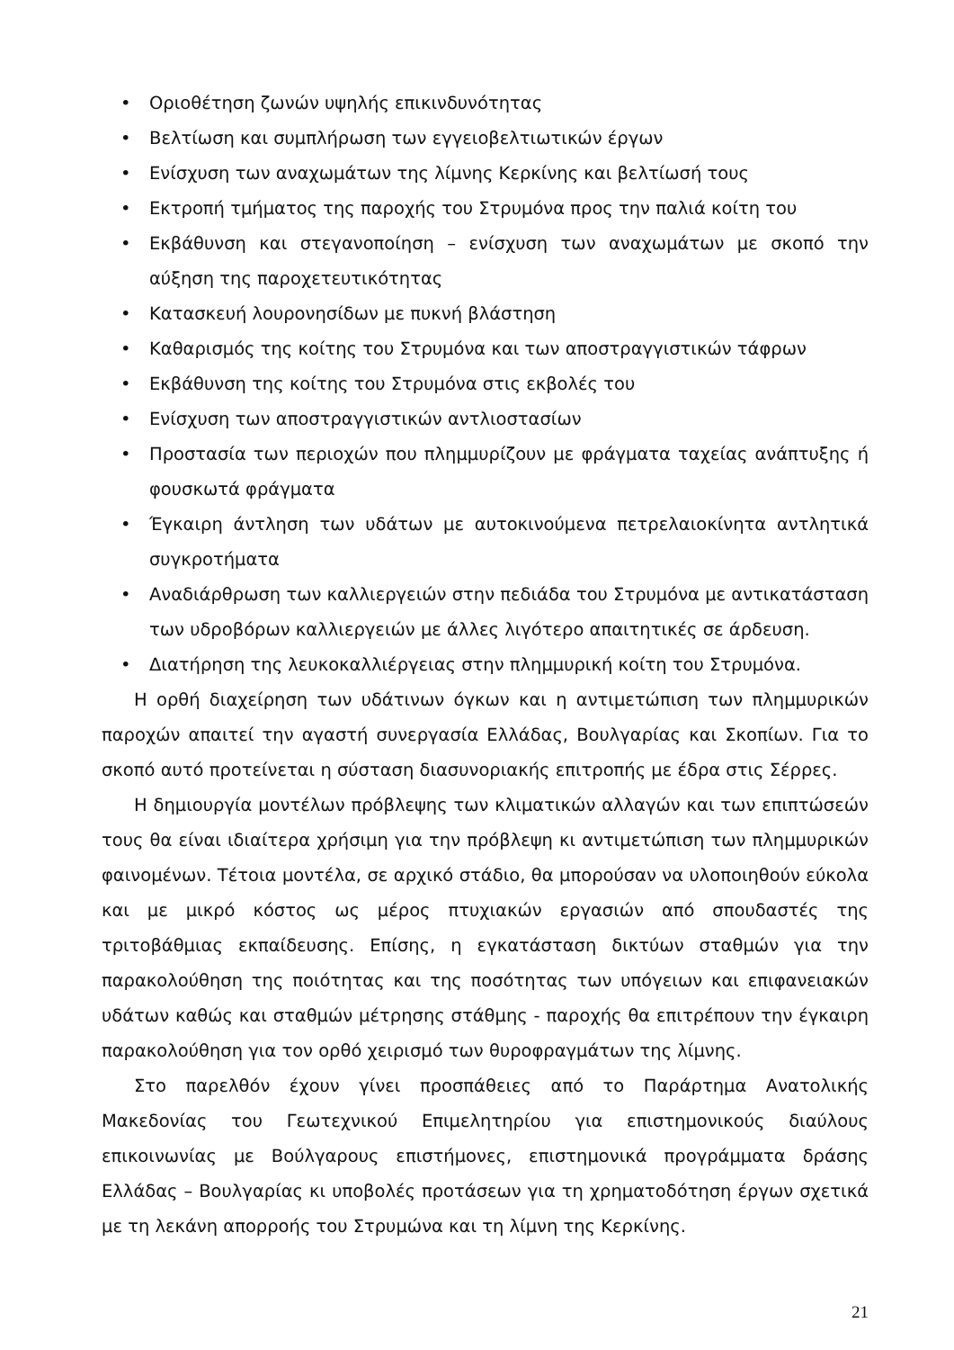• Οριοθέτηση ζωνών υψηλής επικινδυνότητας
• Βελτίωση και συμπλήρωση των εγγειοβελτιωτικών έργων
• Ενίσχυση των αναχωμάτων της λίμνης Κερκίνης και βελτίωσή τους
• Εκτροπή τμήματος της παροχής του Στρυμόνα προς την παλιά κοίτη του
• Εκβάθυνση και στεγανοποίηση – ενίσχυση των αναχωμάτων με σκοπό την αύξηση της παροχετευτικότητας
• Κατασκευή λουρονησίδων με πυκνή βλάστηση
• Καθαρισμός της κοίτης του Στρυμόνα και των αποστραγγιστικών τάφρων
• Εκβάθυνση της κοίτης του Στρυμόνα στις εκβολές του
• Ενίσχυση των αποστραγγιστικών αντλιοστασίων
• Προστασία των περιοχών που πλημμυρίζουν με φράγματα ταχείας ανάπτυξης ή φουσκωτά φράγματα
• Έγκαιρη άντληση των υδάτων με αυτοκινούμενα πετρελαιοκίνητα αντλητικά συγκροτήματα
• Αναδιάρθρωση των καλλιεργειών στην πεδιάδα του Στρυμόνα με αντικατάσταση των υδροβόρων καλλιεργειών με άλλες λιγότερο απαιτητικές σε άρδευση.
• Διατήρηση της λευκοκαλλιέργειας στην πλημμυρική κοίτη του Στρυμόνα.
Η ορθή διαχείρηση των υδάτινων όγκων και η αντιμετώπιση των πλημμυρικών παροχών απαιτεί την αγαστή συνεργασία Ελλάδας, Βουλγαρίας και Σκοπίων. Για το σκοπό αυτό προτείνεται η σύσταση διασυνοριακής επιτροπής με έδρα στις Σέρρες.
Η δημιουργία μοντέλων πρόβλεψης των κλιματικών αλλαγών και των επιπτώσεών τους θα είναι ιδιαίτερα χρήσιμη για την πρόβλεψη κι αντιμετώπιση των πλημμυρικών φαινομένων. Τέτοια μοντέλα, σε αρχικό στάδιο, θα μπορούσαν να υλοποιηθούν εύκολα και με μικρό κόστος ως μέρος πτυχιακών εργασιών από σπουδαστές της τριτοβάθμιας εκπαίδευσης. Επίσης, η εγκατάσταση δικτύων σταθμών για την παρακολούθηση της ποιότητας και της ποσότητας των υπόγειων και επιφανειακών υδάτων καθώς και σταθμών μέτρησης στάθμης - παροχής θα επιτρέπουν την έγκαιρη παρακολούθηση για τον ορθό χειρισμό των θυροφραγμάτων της λίμνης.
Στο παρελθόν έχουν γίνει προσπάθειες από το Παράρτημα Ανατολικής Μακεδονίας του Γεωτεχνικού Επιμελητηρίου για επιστημονικούς διαύλους επικοινωνίας με Βούλγαρους επιστήμονες, επιστημονικά προγράμματα δράσης Ελλάδας – Βουλγαρίας κι υποβολές προτάσεων για τη χρηματοδότηση έργων σχετικά με τη λεκάνη απορροής του Στρυμώνα και τη λίμνη της Κερκίνης.
21